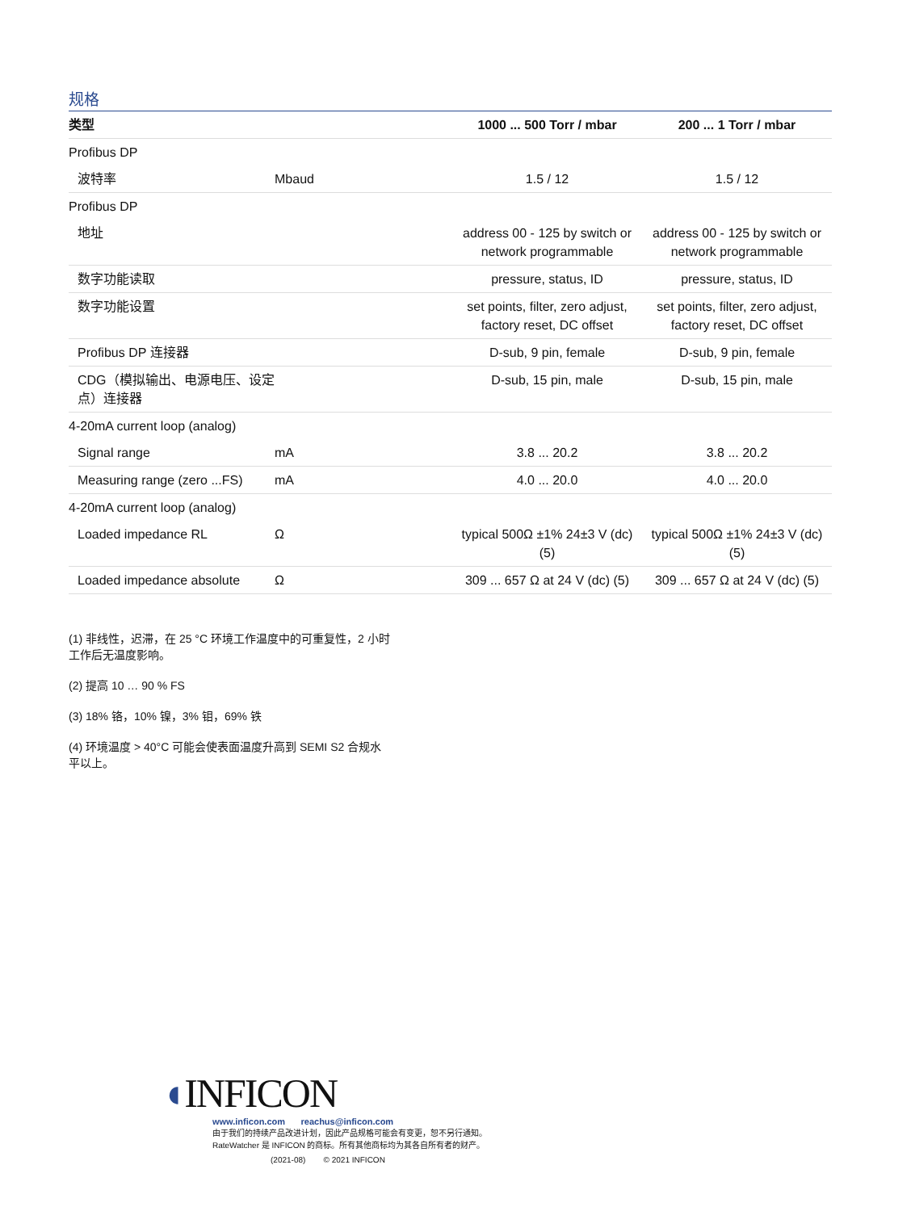规格
| 类型 | | 1000 ... 500 Torr / mbar | 200 ... 1 Torr / mbar |
| --- | --- | --- | --- |
| Profibus DP | | | |
| 波特率 | Mbaud | 1.5 / 12 | 1.5 / 12 |
| Profibus DP | | | |
| 地址 | | address 00 - 125 by switch or network programmable | address 00 - 125 by switch or network programmable |
| 数字功能读取 | | pressure, status, ID | pressure, status, ID |
| 数字功能设置 | | set points, filter, zero adjust, factory reset, DC offset | set points, filter, zero adjust, factory reset, DC offset |
| Profibus DP 连接器 | | D-sub, 9 pin, female | D-sub, 9 pin, female |
| CDG（模拟输出、电源电压、设定点）连接器 | | D-sub, 15 pin, male | D-sub, 15 pin, male |
| 4-20mA current loop (analog) | | | |
| Signal range | mA | 3.8 ... 20.2 | 3.8 ... 20.2 |
| Measuring range (zero ...FS) | mA | 4.0 ... 20.0 | 4.0 ... 20.0 |
| 4-20mA current loop (analog) | | | |
| Loaded impedance RL | Ω | typical 500Ω ±1% 24±3 V (dc) (5) | typical 500Ω ±1% 24±3 V (dc) (5) |
| Loaded impedance absolute | Ω | 309 ... 657 Ω at 24 V (dc) (5) | 309 ... 657 Ω at 24 V (dc) (5) |
(1) 非线性，迟滞，在 25 °C 环境工作温度中的可重复性，2 小时工作后无温度影响。
(2) 提高 10 … 90 % FS
(3) 18% 铬，10% 镍，3% 钼，69% 铁
(4) 环境温度 > 40°C 可能会使表面温度升高到 SEMI S2 合规水平以上。
◖INFICON
www.inficon.com reachus@inficon.com
由于我们的持续产品改进计划，因此产品规格可能会有变更，恕不另行通知。
RateWatcher 是 INFICON 的商标。所有其他商标均为其各自所有者的财产。
(2021-08) © 2021 INFICON